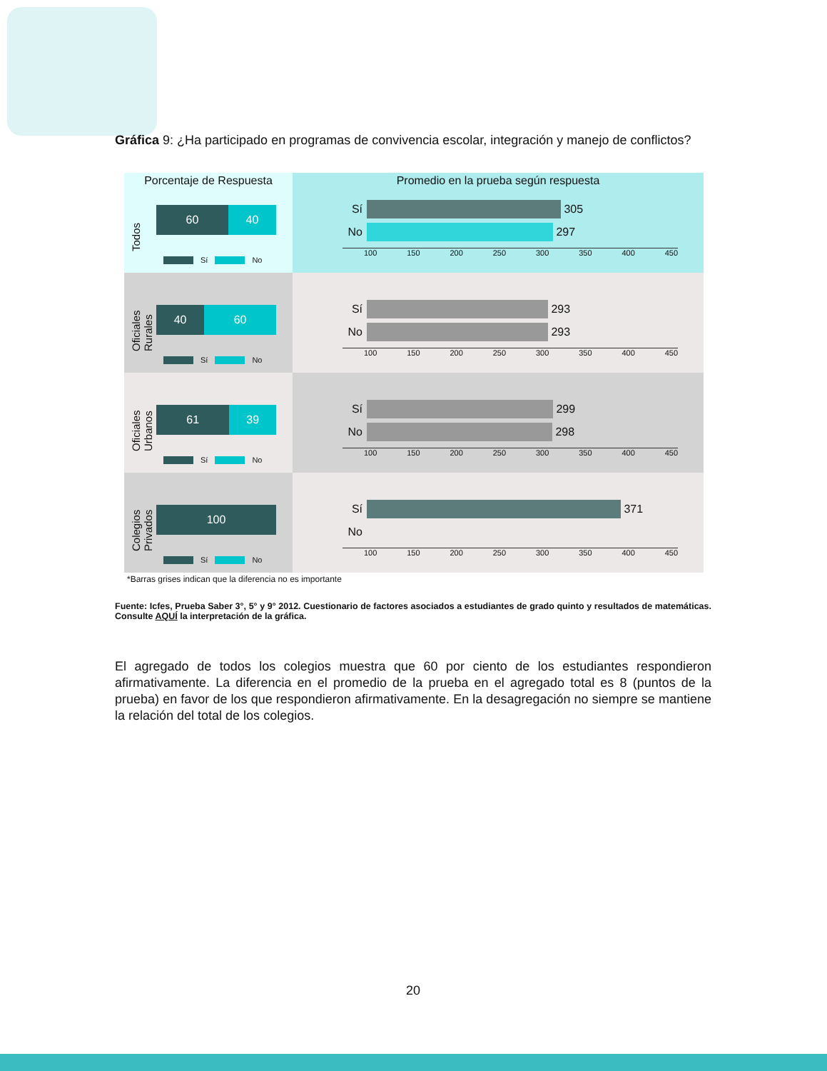Gráfica 9: ¿Ha participado en programas de convivencia escolar, integración y manejo de conflictos?
Porcentaje de Respuesta
Todos
60 40
Sí No
Promedio en la prueba según respuesta
Sí
305
No
297
100 150 200 250 300 350 400 450
Oficiales Rurales
40 60
Sí No
Sí
293
No
293
100 150 200 250 300 350 400 450
Oficiales Urbanos
61 39
Sí No
Sí
299
No
298
100 150 200 250 300 350 400 450
Colegios Privados
100
Sí No
Sí
371
No
100 150 200 250 300 350 400 450
*Barras grises indican que la diferencia no es importante
Fuente: Icfes, Prueba Saber 3°, 5° y 9° 2012. Cuestionario de factores asociados a estudiantes de grado quinto y resultados de matemáticas. Consulte AQUÍ la interpretación de la gráfica.
El agregado de todos los colegios muestra que 60 por ciento de los estudiantes respondieron afirmativamente. La diferencia en el promedio de la prueba en el agregado total es 8 (puntos de la prueba) en favor de los que respondieron afirmativamente. En la desagregación no siempre se mantiene la relación del total de los colegios.
20